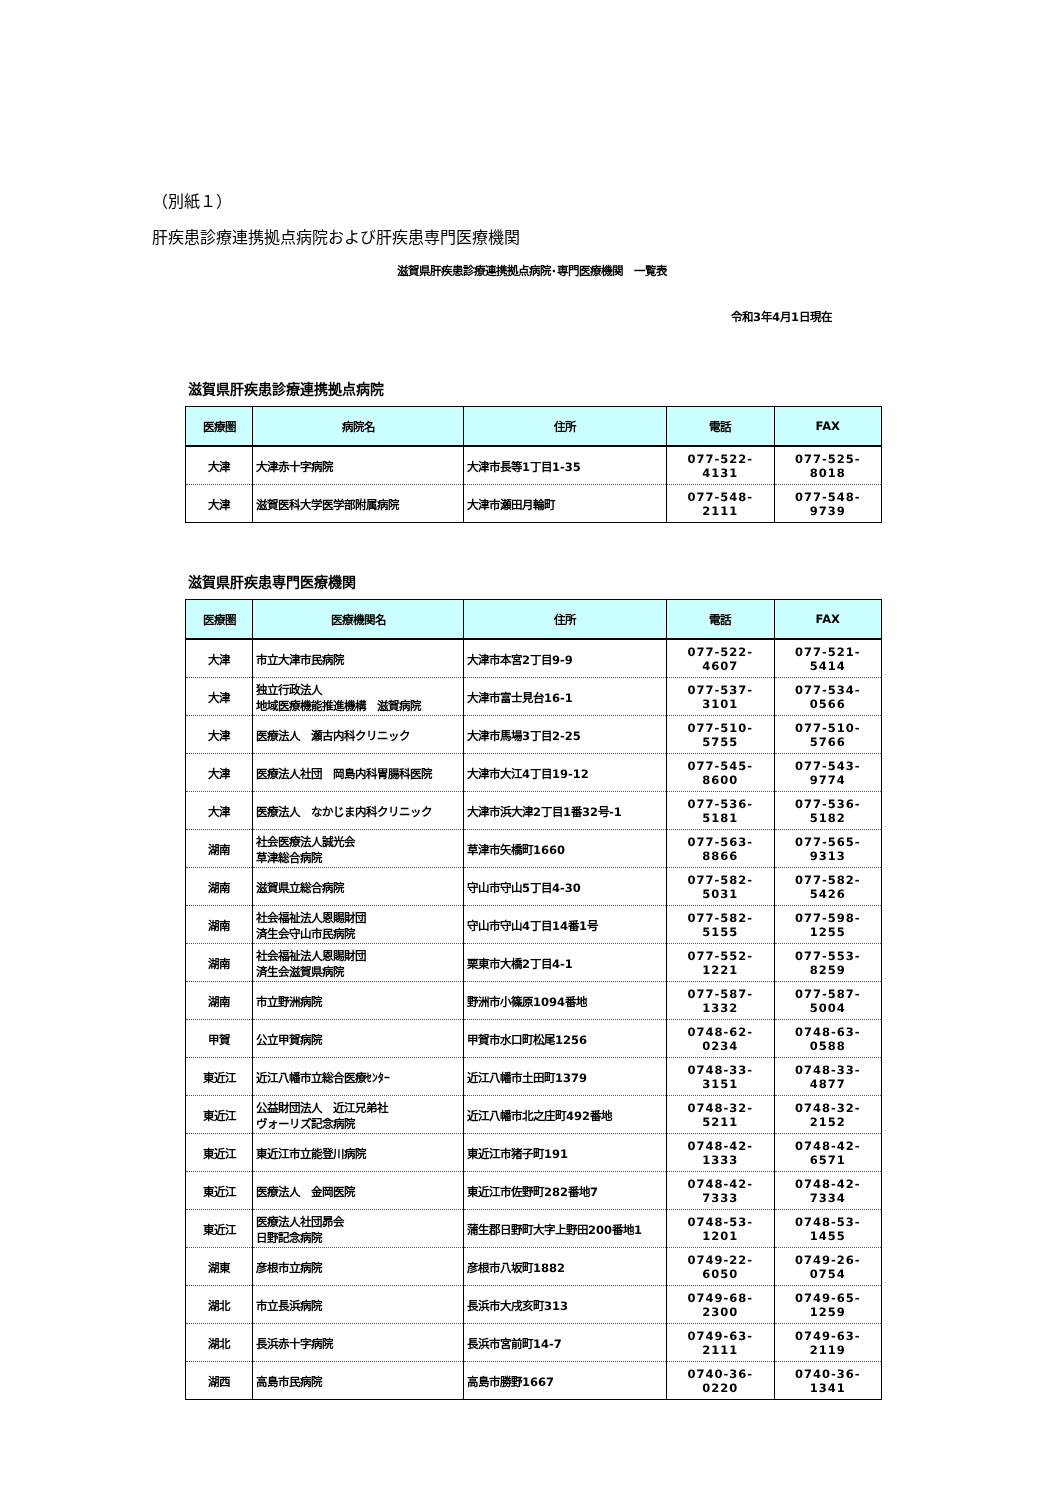（別紙１）
肝疾患診療連携拠点病院および肝疾患専門医療機関
滋賀県肝疾患診療連携拠点病院･専門医療機関　一覧表
令和3年4月1日現在
滋賀県肝疾患診療連携拠点病院
| 医療圏 | 病院名 | 住所 | 電話 | FAX |
| --- | --- | --- | --- | --- |
| 大津 | 大津赤十字病院 | 大津市長等1丁目1-35 | 077-522-4131 | 077-525-8018 |
| 大津 | 滋賀医科大学医学部附属病院 | 大津市瀬田月輪町 | 077-548-2111 | 077-548-9739 |
滋賀県肝疾患専門医療機関
| 医療圏 | 医療機関名 | 住所 | 電話 | FAX |
| --- | --- | --- | --- | --- |
| 大津 | 市立大津市民病院 | 大津市本宮2丁目9-9 | 077-522-4607 | 077-521-5414 |
| 大津 | 独立行政法人 地域医療機能推進機構 滋賀病院 | 大津市富士見台16-1 | 077-537-3101 | 077-534-0566 |
| 大津 | 医療法人 瀬古内科クリニック | 大津市馬場3丁目2-25 | 077-510-5755 | 077-510-5766 |
| 大津 | 医療法人社団 岡島内科胃腸科医院 | 大津市大江4丁目19-12 | 077-545-8600 | 077-543-9774 |
| 大津 | 医療法人 なかじま内科クリニック | 大津市浜大津2丁目1番32号-1 | 077-536-5181 | 077-536-5182 |
| 湖南 | 社会医療法人誠光会 草津総合病院 | 草津市矢橋町1660 | 077-563-8866 | 077-565-9313 |
| 湖南 | 滋賀県立総合病院 | 守山市守山5丁目4-30 | 077-582-5031 | 077-582-5426 |
| 湖南 | 社会福祉法人恩賜財団 済生会守山市民病院 | 守山市守山4丁目14番1号 | 077-582-5155 | 077-598-1255 |
| 湖南 | 社会福祉法人恩賜財団 済生会滋賀県病院 | 栗東市大橋2丁目4-1 | 077-552-1221 | 077-553-8259 |
| 湖南 | 市立野洲病院 | 野洲市小篠原1094番地 | 077-587-1332 | 077-587-5004 |
| 甲賀 | 公立甲賀病院 | 甲賀市水口町松尾1256 | 0748-62-0234 | 0748-63-0588 |
| 東近江 | 近江八幡市立総合医療ｾﾝﾀｰ | 近江八幡市土田町1379 | 0748-33-3151 | 0748-33-4877 |
| 東近江 | 公益財団法人 近江兄弟社 ヴォーリズ記念病院 | 近江八幡市北之庄町492番地 | 0748-32-5211 | 0748-32-2152 |
| 東近江 | 東近江市立能登川病院 | 東近江市猪子町191 | 0748-42-1333 | 0748-42-6571 |
| 東近江 | 医療法人 金岡医院 | 東近江市佐野町282番地7 | 0748-42-7333 | 0748-42-7334 |
| 東近江 | 医療法人社団昴会 日野記念病院 | 蒲生郡日野町大字上野田200番地1 | 0748-53-1201 | 0748-53-1455 |
| 湖東 | 彦根市立病院 | 彦根市八坂町1882 | 0749-22-6050 | 0749-26-0754 |
| 湖北 | 市立長浜病院 | 長浜市大戌亥町313 | 0749-68-2300 | 0749-65-1259 |
| 湖北 | 長浜赤十字病院 | 長浜市宮前町14-7 | 0749-63-2111 | 0749-63-2119 |
| 湖西 | 高島市民病院 | 高島市勝野1667 | 0740-36-0220 | 0740-36-1341 |